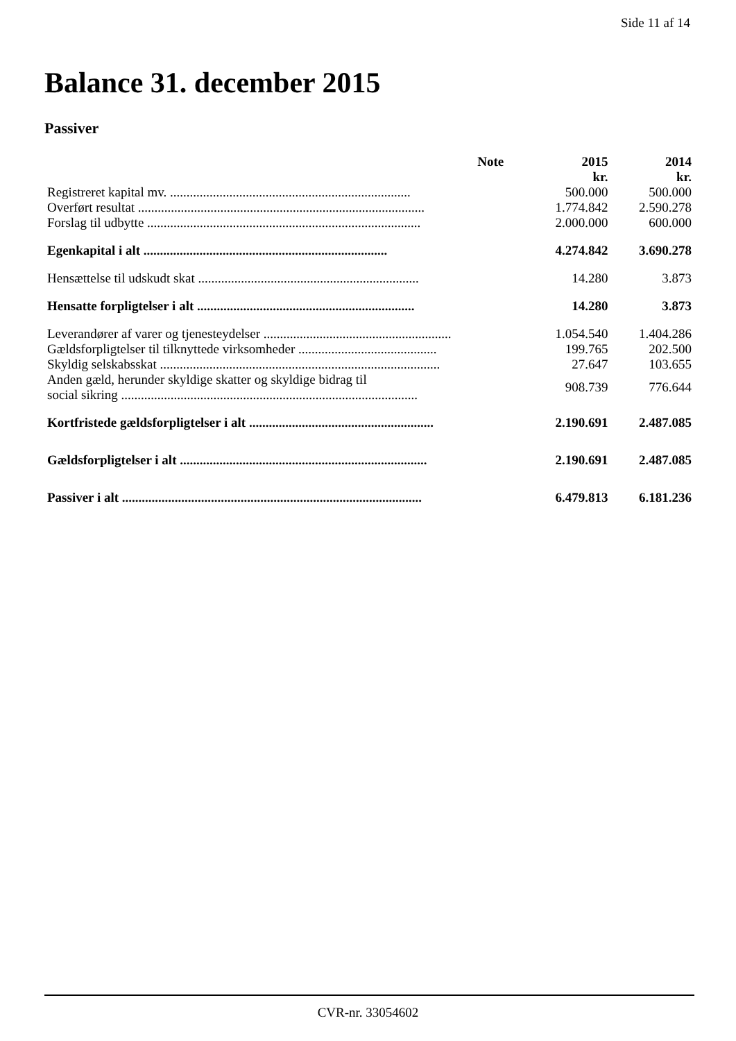Side 11 af 14
Balance 31. december 2015
Passiver
| | Note | 2015 | 2014 |
| --- | --- | --- | --- |
| | | kr. | kr. |
| Registreret kapital mv. ......................................................................... | | 500.000 | 500.000 |
| Overført resultat ....................................................................................... | | 1.774.842 | 2.590.278 |
| Forslag til udbytte ................................................................................... | | 2.000.000 | 600.000 |
| Egenkapital i alt .......................................................................... | | 4.274.842 | 3.690.278 |
| Hensættelse til udskudt skat ................................................................... | | 14.280 | 3.873 |
| Hensatte forpligtelser i alt .................................................................. | | 14.280 | 3.873 |
| Leverandører af varer og tjenesteydelser ......................................................... | | 1.054.540 | 1.404.286 |
| Gældsforpligtelser til tilknyttede virksomheder .......................................... | | 199.765 | 202.500 |
| Skyldig selskabsskat ..................................................................................... | | 27.647 | 103.655 |
| Anden gæld, herunder skyldige skatter og skyldige bidrag til social sikring .......................................................................................... | | 908.739 | 776.644 |
| Kortfristede gældsforpligtelser i alt ........................................................ | | 2.190.691 | 2.487.085 |
| Gældsforpligtelser i alt ........................................................................... | | 2.190.691 | 2.487.085 |
| Passiver i alt ........................................................................................... | | 6.479.813 | 6.181.236 |
CVR-nr. 33054602